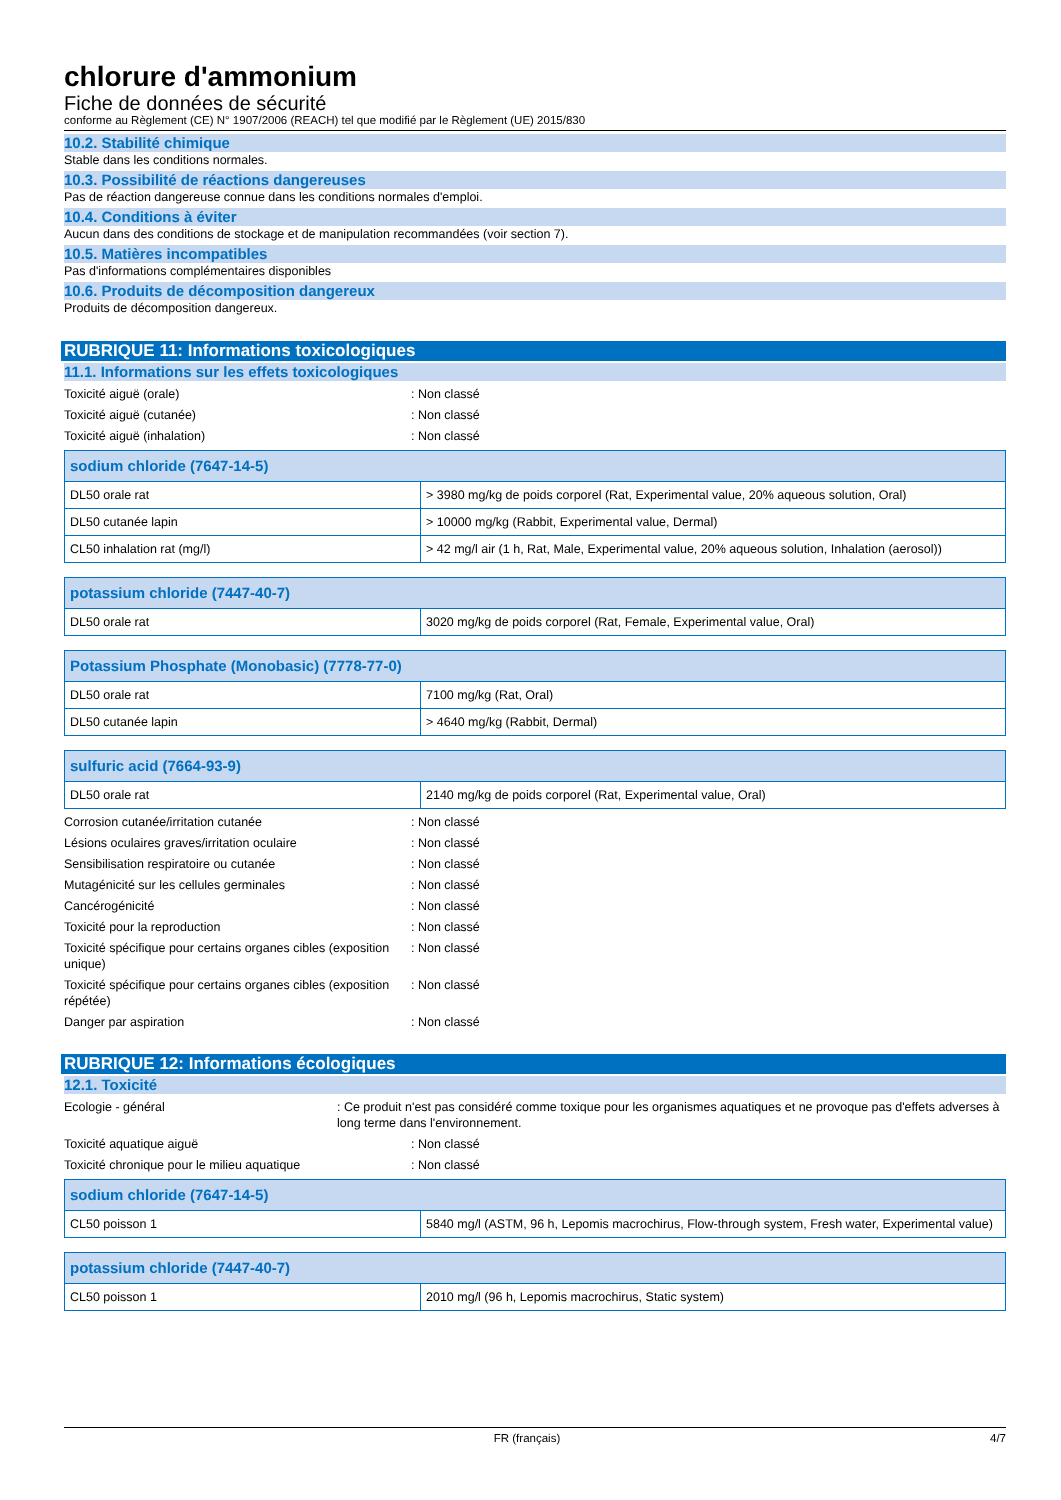chlorure d'ammonium
Fiche de données de sécurité
conforme au Règlement (CE) N° 1907/2006 (REACH) tel que modifié par le Règlement (UE) 2015/830
10.2. Stabilité chimique
Stable dans les conditions normales.
10.3. Possibilité de réactions dangereuses
Pas de réaction dangereuse connue dans les conditions normales d'emploi.
10.4. Conditions à éviter
Aucun dans des conditions de stockage et de manipulation recommandées (voir section 7).
10.5. Matières incompatibles
Pas d'informations complémentaires disponibles
10.6. Produits de décomposition dangereux
Produits de décomposition dangereux.
RUBRIQUE 11: Informations toxicologiques
11.1. Informations sur les effets toxicologiques
Toxicité aiguë (orale) : Non classé
Toxicité aiguë (cutanée) : Non classé
Toxicité aiguë (inhalation) : Non classé
| sodium chloride (7647-14-5) | |
| --- | --- |
| DL50 orale rat | > 3980 mg/kg de poids corporel (Rat, Experimental value, 20% aqueous solution, Oral) |
| DL50 cutanée lapin | > 10000 mg/kg (Rabbit, Experimental value, Dermal) |
| CL50 inhalation rat (mg/l) | > 42 mg/l air (1 h, Rat, Male, Experimental value, 20% aqueous solution, Inhalation (aerosol)) |
| potassium chloride (7447-40-7) | |
| --- | --- |
| DL50 orale rat | 3020 mg/kg de poids corporel (Rat, Female, Experimental value, Oral) |
| Potassium Phosphate (Monobasic) (7778-77-0) | |
| --- | --- |
| DL50 orale rat | 7100 mg/kg (Rat, Oral) |
| DL50 cutanée lapin | > 4640 mg/kg (Rabbit, Dermal) |
| sulfuric acid (7664-93-9) | |
| --- | --- |
| DL50 orale rat | 2140 mg/kg de poids corporel (Rat, Experimental value, Oral) |
Corrosion cutanée/irritation cutanée : Non classé
Lésions oculaires graves/irritation oculaire : Non classé
Sensibilisation respiratoire ou cutanée : Non classé
Mutagénicité sur les cellules germinales : Non classé
Cancérogénicité : Non classé
Toxicité pour la reproduction : Non classé
Toxicité spécifique pour certains organes cibles (exposition unique)
: Non classé
Toxicité spécifique pour certains organes cibles (exposition répétée)
: Non classé
Danger par aspiration : Non classé
RUBRIQUE 12: Informations écologiques
12.1. Toxicité
Ecologie - général : Ce produit n'est pas considéré comme toxique pour les organismes aquatiques et ne provoque pas d'effets adverses à long terme dans l'environnement.
Toxicité aquatique aiguë : Non classé
Toxicité chronique pour le milieu aquatique : Non classé
| sodium chloride (7647-14-5) | |
| --- | --- |
| CL50 poisson 1 | 5840 mg/l (ASTM, 96 h, Lepomis macrochirus, Flow-through system, Fresh water, Experimental value) |
| potassium chloride (7447-40-7) | |
| --- | --- |
| CL50 poisson 1 | 2010 mg/l (96 h, Lepomis macrochirus, Static system) |
FR (français) 4/7